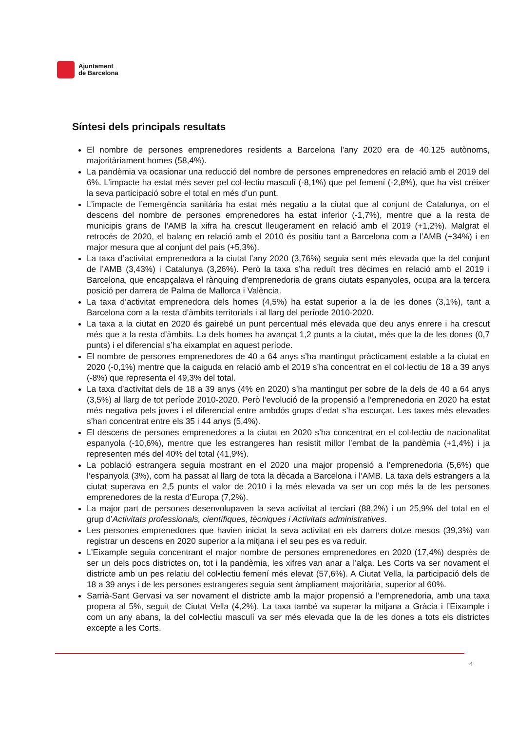Ajuntament
de Barcelona
Síntesi dels principals resultats
El nombre de persones emprenedores residents a Barcelona l’any 2020 era de 40.125 autònoms, majoritàriament homes (58,4%).
La pandèmia va ocasionar una reducció del nombre de persones emprenedores en relació amb el 2019 del 6%. L’impacte ha estat més sever pel col·lectiu masculí (-8,1%) que pel femení (-2,8%), que ha vist créixer la seva participació sobre el total en més d’un punt.
L’impacte de l’emergència sanitària ha estat més negatiu a la ciutat que al conjunt de Catalunya, on el descens del nombre de persones emprenedores ha estat inferior (-1,7%), mentre que a la resta de municipis grans de l’AMB la xifra ha crescut lleugerament en relació amb el 2019 (+1,2%). Malgrat el retrocés de 2020, el balanç en relació amb el 2010 és positiu tant a Barcelona com a l’AMB (+34%) i en major mesura que al conjunt del país (+5,3%).
La taxa d’activitat emprenedora a la ciutat l’any 2020 (3,76%) seguia sent més elevada que la del conjunt de l’AMB (3,43%) i Catalunya (3,26%). Però la taxa s’ha reduït tres dècimes en relació amb el 2019 i Barcelona, que encapçalava el rànquing d’emprenedoria de grans ciutats espanyoles, ocupa ara la tercera posició per darrera de Palma de Mallorca i València.
La taxa d’activitat emprenedora dels homes (4,5%) ha estat superior a la de les dones (3,1%), tant a Barcelona com a la resta d’àmbits territorials i al llarg del període 2010-2020.
La taxa a la ciutat en 2020 és gairebé un punt percentual més elevada que deu anys enrere i ha crescut més que a la resta d’àmbits. La dels homes ha avançat 1,2 punts a la ciutat, més que la de les dones (0,7 punts) i el diferencial s’ha eixamplat en aquest període.
El nombre de persones emprenedores de 40 a 64 anys s’ha mantingut pràcticament estable a la ciutat en 2020 (-0,1%) mentre que la caiguda en relació amb el 2019 s’ha concentrat en el col·lectiu de 18 a 39 anys (-8%) que representa el 49,3% del total.
La taxa d’activitat dels de 18 a 39 anys (4% en 2020) s’ha mantingut per sobre de la dels de 40 a 64 anys (3,5%) al llarg de tot període 2010-2020. Però l’evolució de la propensió a l’emprenedoria en 2020 ha estat més negativa pels joves i el diferencial entre ambdós grups d’edat s’ha escurçat. Les taxes més elevades s’han concentrat entre els 35 i 44 anys (5,4%).
El descens de persones emprenedores a la ciutat en 2020 s’ha concentrat en el col·lectiu de nacionalitat espanyola (-10,6%), mentre que les estrangeres han resistit millor l’embat de la pandèmia (+1,4%) i ja representen més del 40% del total (41,9%).
La població estrangera seguia mostrant en el 2020 una major propensió a l’emprenedoria (5,6%) que l’espanyola (3%), com ha passat al llarg de tota la dècada a Barcelona i l’AMB. La taxa dels estrangers a la ciutat superava en 2,5 punts el valor de 2010 i la més elevada va ser un cop més la de les persones emprenedores de la resta d’Europa (7,2%).
La major part de persones desenvolupaven la seva activitat al terciari (88,2%) i un 25,9% del total en el grup d’Activitats professionals, científiques, tècniques i Activitats administratives.
Les persones emprenedores que havien iniciat la seva activitat en els darrers dotze mesos (39,3%) van registrar un descens en 2020 superior a la mitjana i el seu pes es va reduir.
L’Eixample seguia concentrant el major nombre de persones emprenedores en 2020 (17,4%) després de ser un dels pocs districtes on, tot i la pandèmia, les xifres van anar a l’alça. Les Corts va ser novament el districte amb un pes relatiu del col•lectiu femení més elevat (57,6%). A Ciutat Vella, la participació dels de 18 a 39 anys i de les persones estrangeres seguia sent àmpliament majoritària, superior al 60%.
Sarrià-Sant Gervasi va ser novament el districte amb la major propensió a l’emprenedoria, amb una taxa propera al 5%, seguit de Ciutat Vella (4,2%). La taxa també va superar la mitjana a Gràcia i l’Eixample i com un any abans, la del col•lectiu masculí va ser més elevada que la de les dones a tots els districtes excepte a les Corts.
4